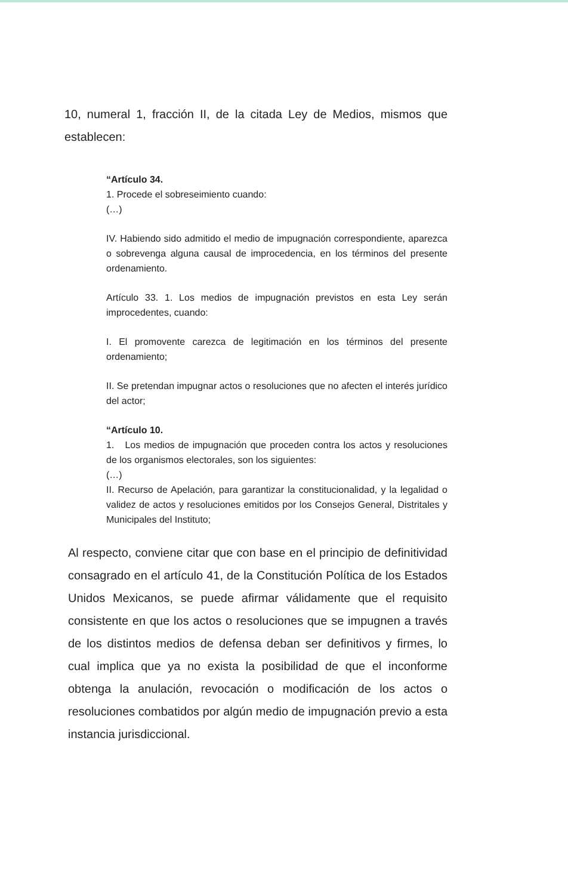10, numeral 1, fracción II, de la citada Ley de Medios, mismos que establecen:
“Artículo 34.
1. Procede el sobreseimiento cuando:
(…)
IV. Habiendo sido admitido el medio de impugnación correspondiente, aparezca o sobrevenga alguna causal de improcedencia, en los términos del presente ordenamiento.
Artículo 33. 1. Los medios de impugnación previstos en esta Ley serán improcedentes, cuando:
I. El promovente carezca de legitimación en los términos del presente ordenamiento;
II. Se pretendan impugnar actos o resoluciones que no afecten el interés jurídico del actor;
“Artículo 10.
1. Los medios de impugnación que proceden contra los actos y resoluciones de los organismos electorales, son los siguientes:
(…)
II. Recurso de Apelación, para garantizar la constitucionalidad, y la legalidad o validez de actos y resoluciones emitidos por los Consejos General, Distritales y Municipales del Instituto;
Al respecto, conviene citar que con base en el principio de definitividad consagrado en el artículo 41, de la Constitución Política de los Estados Unidos Mexicanos, se puede afirmar válidamente que el requisito consistente en que los actos o resoluciones que se impugnen a través de los distintos medios de defensa deban ser definitivos y firmes, lo cual implica que ya no exista la posibilidad de que el inconforme obtenga la anulación, revocación o modificación de los actos o resoluciones combatidos por algún medio de impugnación previo a esta instancia jurisdiccional.